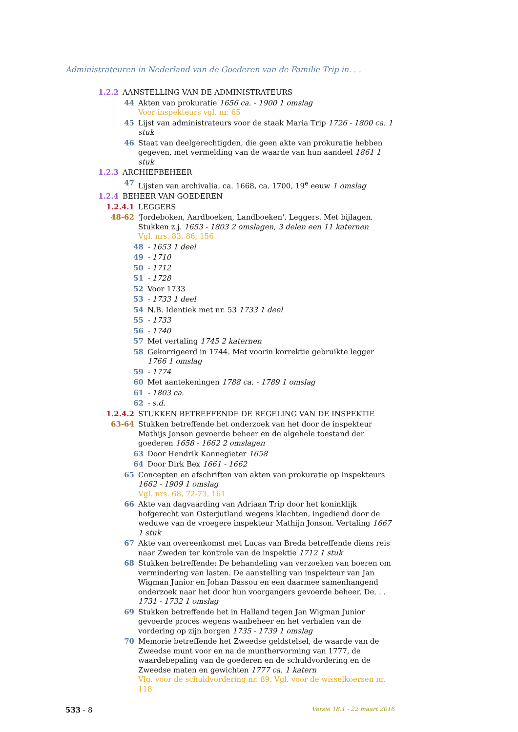Administrateuren in Nederland van de Goederen van de Familie Trip in. . .
1.2.2 AANSTELLING VAN DE ADMINISTRATEURS
44 Akten van prokuratie 1656 ca. - 1900 1 omslag
Voor inspekteurs vgl. nr. 65
45 Lijst van administrateurs voor de staak Maria Trip 1726 - 1800 ca. 1 stuk
46 Staat van deelgerechtigden, die geen akte van prokuratie hebben gegeven, met vermelding van de waarde van hun aandeel 1861 1 stuk
1.2.3 ARCHIEFBEHEER
47 Lijsten van archivalia, ca. 1668, ca. 1700, 19<sup>e</sup> eeuw 1 omslag
1.2.4 BEHEER VAN GOEDEREN
1.2.4.1 LEGGERS
48-62 'Jordeboken, Aardboeken, Landboeken'. Leggers. Met bijlagen. Stukken z.j. 1653 - 1803 2 omslagen, 3 delen een 11 katernen
Vgl. nrs. 83, 86, 156
48 - 1653 1 deel
49 - 1710
50 - 1712
51 - 1728
52 Voor 1733
53 - 1733 1 deel
54 N.B. Identiek met nr. 53 1733 1 deel
55 - 1733
56 - 1740
57 Met vertaling 1745 2 katernen
58 Gekorrigeerd in 1744. Met voorin korrektie gebruikte legger 1766 1 omslag
59 - 1774
60 Met aantekeningen 1788 ca. - 1789 1 omslag
61 - 1803 ca.
62 - s.d.
1.2.4.2 STUKKEN BETREFFENDE DE REGELING VAN DE INSPEKTIE
63-64 Stukken betreffende het onderzoek van het door de inspekteur Mathijs Jonson gevoerde beheer en de algehele toestand der goederen 1658 - 1662 2 omslagen
63 Door Hendrik Kannegieter 1658
64 Door Dirk Bex 1661 - 1662
65 Concepten en afschriften van akten van prokuratie op inspekteurs 1662 - 1909 1 omslag
Vgl. nrs. 68, 72-73, 161
66 Akte van dagvaarding van Adriaan Trip door het koninklijk hofgerecht van Osterjutland wegens klachten, ingediend door de weduwe van de vroegere inspekteur Mathijn Jonson. Vertaling 1667 1 stuk
67 Akte van overeenkomst met Lucas van Breda betreffende diens reis naar Zweden ter kontrole van de inspektie 1712 1 stuk
68 Stukken betreffende: De behandeling van verzoeken van boeren om vermindering van lasten. De aanstelling van inspekteur van Jan Wigman Junior en Johan Dassou en een daarmee samenhangend onderzoek naar het door hun voorgangers gevoerde beheer. De. . . 1731 - 1732 1 omslag
69 Stukken betreffende het in Halland tegen Jan Wigman Junior gevoerde proces wegens wanbeheer en het verhalen van de vordering op zijn borgen 1735 - 1739 1 omslag
70 Memorie betreffende het Zweedse geldstelsel, de waarde van de Zweedse munt voor en na de munthervorming van 1777, de waardebepaling van de goederen en de schuldvordering en de Zweedse maten en gewichten 1777 ca. 1 katern
Vlg. voor de schuldvordering nr. 89. Vgl. voor de wisselkoersen nr. 118
533 - 8
Versie 18.1 - 22 maart 2016